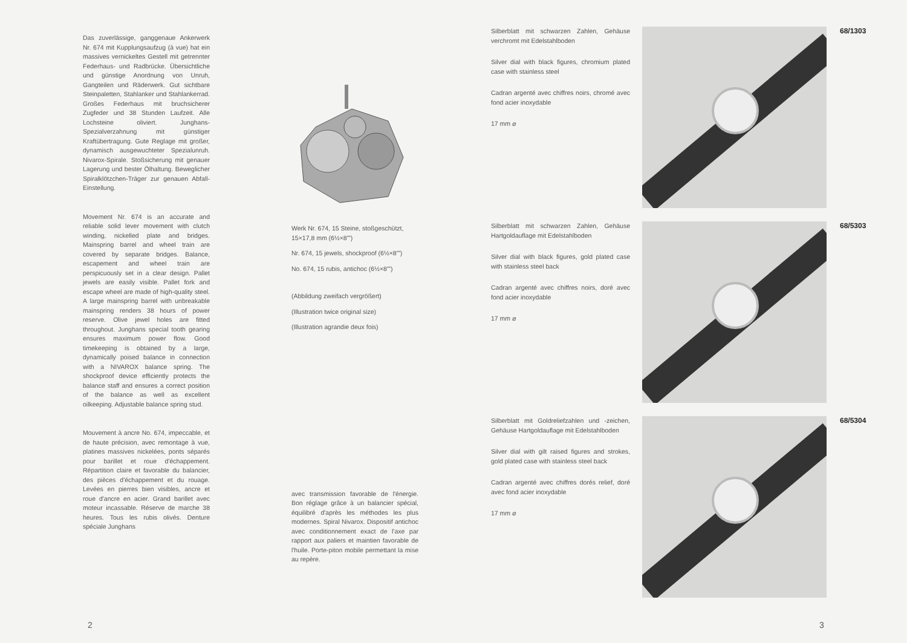Das zuverlässige, ganggenaue Ankerwerk Nr. 674 mit Kupplungsaufzug (à vue) hat ein massives vernickeltes Gestell mit getrennter Federhaus- und Radbrücke. Übersichtliche und günstige Anordnung von Unruh, Gangteilen und Räderwerk. Gut sichtbare Steinpaletten, Stahlanker und Stahlankerrad. Großes Federhaus mit bruchsicherer Zugfeder und 38 Stunden Laufzeit. Alle Lochsteine oliviert. Junghans-Spezialverzahnung mit günstiger Kraftübertragung. Gute Reglage mit großer, dynamisch ausgewuchteter Spezialunruh. Nivarox-Spirale. Stoßsicherung mit genauer Lagerung und bester Ölhaltung. Beweglicher Spiralklötzchen-Träger zur genauen Abfall-Einstellung.
Movement Nr. 674 is an accurate and reliable solid lever movement with clutch winding, nickelled plate and bridges. Mainspring barrel and wheel train are covered by separate bridges. Balance, escapement and wheel train are perspicuously set in a clear design. Pallet jewels are easily visible. Pallet fork and escape wheel are made of high-quality steel. A large mainspring barrel with unbreakable mainspring renders 38 hours of power reserve. Olive jewel holes are fitted throughout. Junghans special tooth gearing ensures maximum power flow. Good timekeeping is obtained by a large, dynamically poised balance in connection with a NIVAROX balance spring. The shockproof device efficiently protects the balance staff and ensures a correct position of the balance as well as excellent oilkeeping. Adjustable balance spring stud.
Mouvement à ancre No. 674, impeccable, et de haute précision, avec remontage à vue, platines massives nickelées, ponts séparés pour barillet et roue d'échappement. Répartition claire et favorable du balancier, des pièces d'échappement et du rouage. Levées en pierres bien visibles, ancre et roue d'ancre en acier. Grand barillet avec moteur incassable. Réserve de marche 38 heures. Tous les rubis olivés. Denture spéciale Junghans
Werk Nr. 674, 15 Steine, stoßgeschützt, 15×17,8 mm (6½×8''')
Nr. 674, 15 jewels, shockproof (6½×8''')
No. 674, 15 rubis, antichoc (6½×8''')
(Abbildung zweifach vergrößert)
(Illustration twice original size)
(Illustration agrandie deux fois)
avec transmission favorable de l'énergie. Bon réglage grâce à un balancier spécial, équilibré d'après les méthodes les plus modernes. Spiral Nivarox. Dispositif antichoc avec conditionnement exact de l'axe par rapport aux paliers et maintien favorable de l'huile. Porte-piton mobile permettant la mise au repère.
2
Silberblatt mit schwarzen Zahlen, Gehäuse verchromt mit Edelstahlboden
Silver dial with black figures, chromium plated case with stainless steel
Cadran argenté avec chiffres noirs, chromé avec fond acier inoxydable
17 mm ⌀
68/1303
Silberblatt mit schwarzen Zahlen, Gehäuse Hartgoldauflage mit Edelstahlboden
Silver dial with black figures, gold plated case with stainless steel back
Cadran argenté avec chiffres noirs, doré avec fond acier inoxydable
17 mm ⌀
68/5303
Silberblatt mit Goldreliefzahlen und -zeichen, Gehäuse Hartgoldauflage mit Edelstahlboden
Silver dial with gilt raised figures and strokes, gold plated case with stainless steel back
Cadran argenté avec chiffres dorés relief, doré avec fond acier inoxydable
17 mm ⌀
68/5304
3